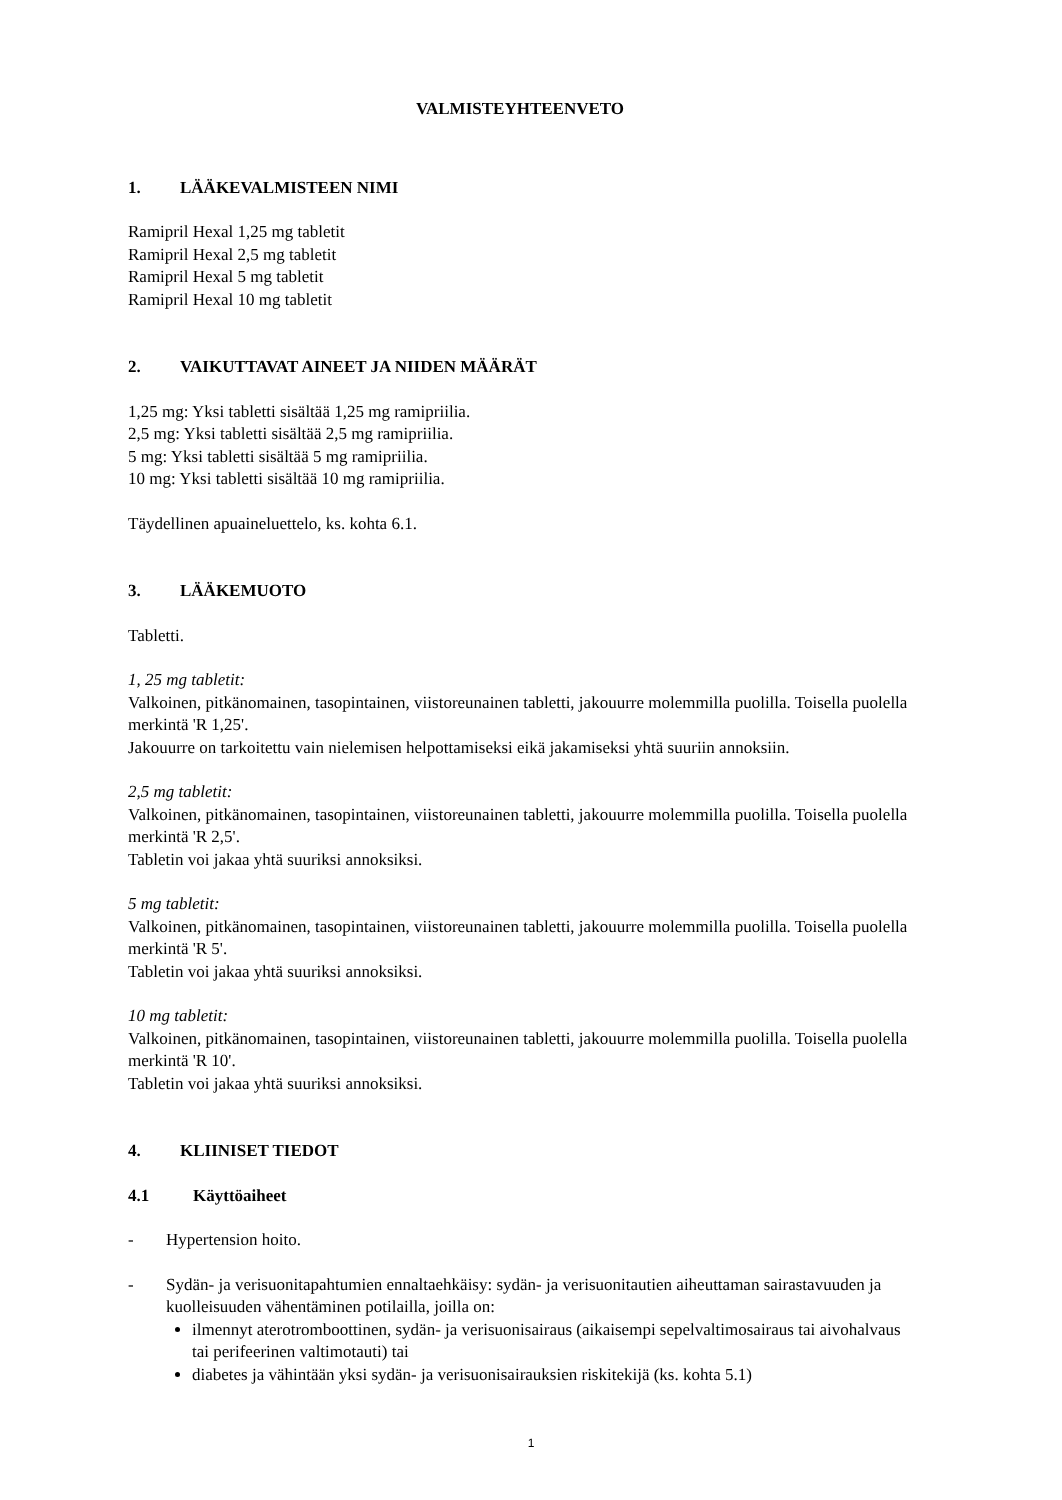VALMISTEYHTEENVETO
1. LÄÄKEVALMISTEEN NIMI
Ramipril Hexal 1,25 mg tabletit
Ramipril Hexal 2,5 mg tabletit
Ramipril Hexal 5 mg tabletit
Ramipril Hexal 10 mg tabletit
2. VAIKUTTAVAT AINEET JA NIIDEN MÄÄRÄT
1,25 mg: Yksi tabletti sisältää 1,25 mg ramipriilia.
2,5 mg: Yksi tabletti sisältää 2,5 mg ramipriilia.
5 mg: Yksi tabletti sisältää 5 mg ramipriilia.
10 mg: Yksi tabletti sisältää 10 mg ramipriilia.
Täydellinen apuaineluettelo, ks. kohta 6.1.
3. LÄÄKEMUOTO
Tabletti.
1, 25 mg tabletit:
Valkoinen, pitkänomainen, tasopintainen, viistoreunainen tabletti, jakouurre molemmilla puolilla. Toisella puolella merkintä 'R 1,25'.
Jakouurre on tarkoitettu vain nielemisen helpottamiseksi eikä jakamiseksi yhtä suuriin annoksiin.
2,5 mg tabletit:
Valkoinen, pitkänomainen, tasopintainen, viistoreunainen tabletti, jakouurre molemmilla puolilla. Toisella puolella merkintä 'R 2,5'.
Tabletin voi jakaa yhtä suuriksi annoksiksi.
5 mg tabletit:
Valkoinen, pitkänomainen, tasopintainen, viistoreunainen tabletti, jakouurre molemmilla puolilla. Toisella puolella merkintä 'R 5'.
Tabletin voi jakaa yhtä suuriksi annoksiksi.
10 mg tabletit:
Valkoinen, pitkänomainen, tasopintainen, viistoreunainen tabletti, jakouurre molemmilla puolilla. Toisella puolella merkintä 'R 10'.
Tabletin voi jakaa yhtä suuriksi annoksiksi.
4. KLIINISET TIEDOT
4.1 Käyttöaiheet
- Hypertension hoito.
- Sydän- ja verisuonitapahtumien ennaltaehkäisy: sydän- ja verisuonitautien aiheuttaman sairastavuuden ja kuolleisuuden vähentäminen potilailla, joilla on:
ilmennyt aterotromboottinen, sydän- ja verisuonisairaus (aikaisempi sepelvaltimosairaus tai aivohalvaus tai perifeerinen valtimotauti) tai
diabetes ja vähintään yksi sydän- ja verisuonisairauksien riskitekijä (ks. kohta 5.1)
1